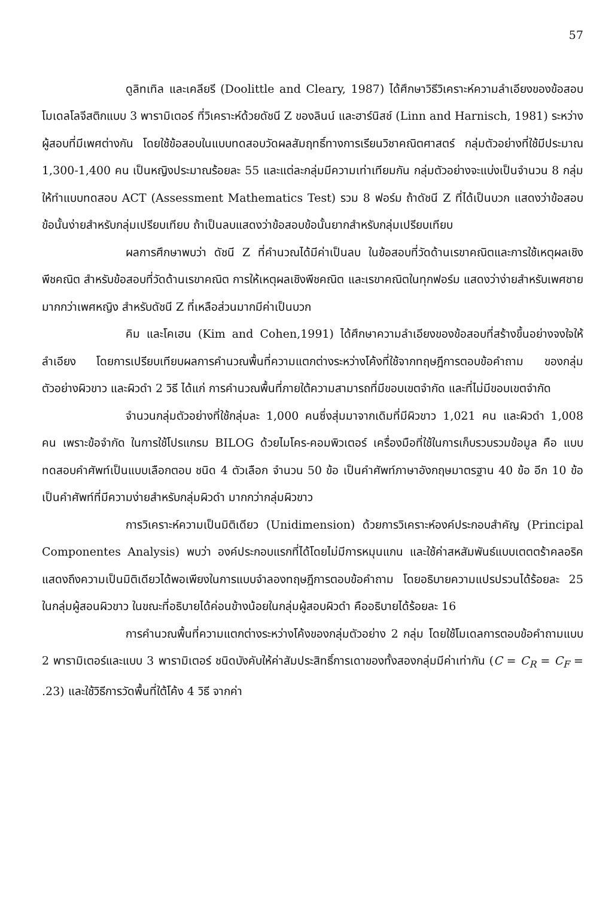57
ดูลิทเทิล และเคลียรี (Doolittle and Cleary, 1987) ได้ศึกษาวิธีวิเคราะห์ความลำเอียงของข้อสอบ โมเดลโลจีสติกแบบ 3 พารามิเตอร์ ที่วิเคราะห์ด้วยดัชนี Z ของลินน์ และฮาร์นิสช์ (Linn and Harnisch, 1981) ระหว่างผู้สอบที่มีเพศต่างกัน โดยใช้ข้อสอบในแบบทดสอบวัดผลสัมฤทธิ์ทางการเรียนวิชาคณิตศาสตร์ กลุ่มตัวอย่างที่ใช้มีประมาณ 1,300-1,400 คน เป็นหญิงประมาณร้อยละ 55 และแต่ละกลุ่มมีความเท่าเทียมกัน กลุ่มตัวอย่างจะแบ่งเป็นจำนวน 8 กลุ่มให้ทำแบบทดสอบ ACT (Assessment Mathematics Test) รวม 8 ฟอร์ม ถ้าดัชนี Z ที่ได้เป็นบวก แสดงว่าข้อสอบข้อนั้นง่ายสำหรับกลุ่มเปรียบเทียบ ถ้าเป็นลบแสดงว่าข้อสอบข้อนั้นยากสำหรับกลุ่มเปรียบเทียบ
ผลการศึกษาพบว่า ดัชนี Z ที่คำนวณได้มีค่าเป็นลบ ในข้อสอบที่วัดด้านเรขาคณิตและการใช้เหตุผลเชิงพีชคณิต สำหรับข้อสอบที่วัดด้านเรขาคณิต การให้เหตุผลเชิงพีชคณิต และเรขาคณิตในทุกฟอร์ม แสดงว่าง่ายสำหรับเพศชายมากกว่าเพศหญิง สำหรับดัชนี Z ที่เหลือส่วนมากมีค่าเป็นบวก
คิม และโคเฮน (Kim and Cohen,1991) ได้ศึกษาความลำเอียงของข้อสอบที่สร้างขึ้นอย่างจงใจให้ลำเอียง โดยการเปรียบเทียบผลการคำนวณพื้นที่ความแตกต่างระหว่างโค้งที่ใช้จากทฤษฎีการตอบข้อคำถาม ของกลุ่มตัวอย่างผิวขาว และผิวดำ 2 วิธี ได้แก่ การคำนวณพื้นที่ภายใต้ความสามารถที่มีขอบเขตจำกัด และที่ไม่มีขอบเขตจำกัด
จำนวนกลุ่มตัวอย่างที่ใช้กลุ่มละ 1,000 คนซึ่งสุ่มมาจากเดิมที่มีผิวขาว 1,021 คน และผิวดำ 1,008 คน เพราะข้อจำกัด ในการใช้โปรแกรม BILOG ด้วยไมโคร-คอมพิวเตอร์ เครื่องมือที่ใช้ในการเก็บรวบรวมข้อมูล คือ แบบทดสอบคำศัพท์เป็นแบบเลือกตอบ ชนิด 4 ตัวเลือก จำนวน 50 ข้อ เป็นคำศัพท์ภาษาอังกฤษมาตรฐาน 40 ข้อ อีก 10 ข้อ เป็นคำศัพท์ที่มีความง่ายสำหรับกลุ่มผิวดำ มากกว่ากลุ่มผิวขาว
การวิเคราะห์ความเป็นมิติเดียว (Unidimension) ด้วยการวิเคราะห์องค์ประกอบสำคัญ (Principal Componentes Analysis) พบว่า องค์ประกอบแรกที่ได้โดยไม่มีการหมุนแกน และใช้ค่าสหสัมพันธ์แบบเตตตร้าคลอริค แสดงถึงความเป็นมิติเดียวได้พอเพียงในการแบบจำลองทฤษฎีการตอบข้อคำถาม โดยอธิบายความแปรปรวนได้ร้อยละ 25 ในกลุ่มผู้สอนผิวขาว ในขณะที่อธิบายได้ค่อนข้างน้อยในกลุ่มผู้สอบผิวดำ คืออธิบายได้ร้อยละ 16
การคำนวณพื้นที่ความแตกต่างระหว่างโค้งของกลุ่มตัวอย่าง 2 กลุ่ม โดยใช้โมเดลการตอบข้อคำถามแบบ 2 พารามิเตอร์และแบบ 3 พารามิเตอร์ ชนิดบังคับให้ค่าสัมประสิทธิ์การเดาของทั้งสองกลุ่มมีค่าเท่ากัน (C = C<sub>R</sub> = C<sub>F</sub> = .23) และใช้วิธีการวัดพื้นที่ใต้โค้ง 4 วิธี จากค่า